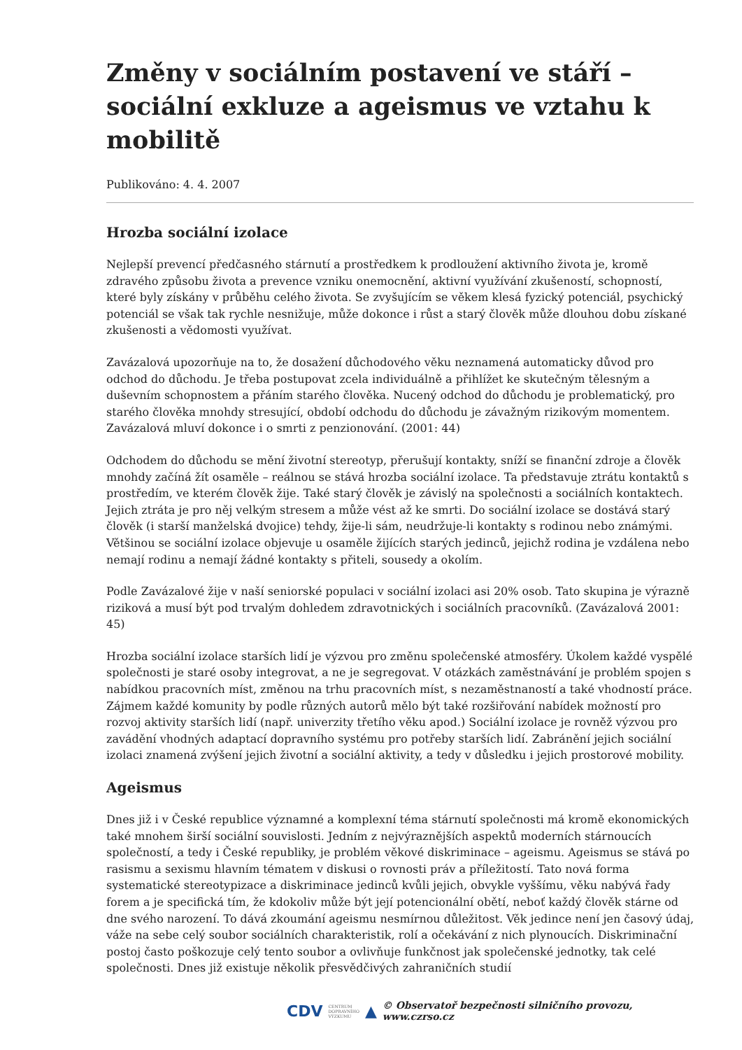Změny v sociálním postavení ve stáří – sociální exkluze a ageismus ve vztahu k mobilitě
Publikováno: 4. 4. 2007
Hrozba sociální izolace
Nejlepší prevencí předčasného stárnutí a prostředkem k prodloužení aktivního života je, kromě zdravého způsobu života a prevence vzniku onemocnění, aktivní využívání zkušeností, schopností, které byly získány v průběhu celého života. Se zvyšujícím se věkem klesá fyzický potenciál, psychický potenciál se však tak rychle nesnižuje, může dokonce i růst a starý člověk může dlouhou dobu získané zkušenosti a vědomosti využívat.
Zavázalová upozorňuje na to, že dosažení důchodového věku neznamená automaticky důvod pro odchod do důchodu. Je třeba postupovat zcela individuálně a přihlížet ke skutečným tělesným a duševním schopnostem a přáním starého člověka. Nucený odchod do důchodu je problematický, pro starého člověka mnohdy stresující, období odchodu do důchodu je závažným rizikovým momentem. Zavázalová mluví dokonce i o smrti z penzionování. (2001: 44)
Odchodem do důchodu se mění životní stereotyp, přerušují kontakty, sníží se finanční zdroje a člověk mnohdy začíná žít osaměle – reálnou se stává hrozba sociální izolace. Ta představuje ztrátu kontaktů s prostředím, ve kterém člověk žije. Také starý člověk je závislý na společnosti a sociálních kontaktech. Jejich ztráta je pro něj velkým stresem a může vést až ke smrti. Do sociální izolace se dostává starý člověk (i starší manželská dvojice) tehdy, žije-li sám, neudržuje-li kontakty s rodinou nebo známými. Většinou se sociální izolace objevuje u osaměle žijících starých jedinců, jejichž rodina je vzdálena nebo nemají rodinu a nemají žádné kontakty s přiteli, sousedy a okolím.
Podle Zavázalové žije v naší seniorské populaci v sociální izolaci asi 20% osob. Tato skupina je výrazně riziková a musí být pod trvalým dohledem zdravotnických i sociálních pracovníků. (Zavázalová 2001: 45)
Hrozba sociální izolace starších lidí je výzvou pro změnu společenské atmosféry. Úkolem každé vyspělé společnosti je staré osoby integrovat, a ne je segregovat. V otázkách zaměstnávání je problém spojen s nabídkou pracovních míst, změnou na trhu pracovních míst, s nezaměstnaností a také vhodností práce. Zájmem každé komunity by podle různých autorů mělo být také rozšiřování nabídek možností pro rozvoj aktivity starších lidí (např. univerzity třetího věku apod.) Sociální izolace je rovněž výzvou pro zavádění vhodných adaptací dopravního systému pro potřeby starších lidí. Zabránění jejich sociální izolaci znamená zvýšení jejich životní a sociální aktivity, a tedy v důsledku i jejich prostorové mobility.
Ageismus
Dnes již i v České republice významné a komplexní téma stárnutí společnosti má kromě ekonomických také mnohem širší sociální souvislosti. Jedním z nejvýraznějších aspektů moderních stárnoucích společností, a tedy i České republiky, je problém věkové diskriminace – ageismu. Ageismus se stává po rasismu a sexismu hlavním tématem v diskusi o rovnosti práv a příležitostí. Tato nová forma systematické stereotypizace a diskriminace jedinců kvůli jejich, obvykle vyššímu, věku nabývá řady forem a je specifická tím, že kdokoliv může být její potencionální obětí, neboť každý člověk stárne od dne svého narození. To dává zkoumání ageismu nesmírnou důležitost. Věk jedince není jen časový údaj, váže na sebe celý soubor sociálních charakteristik, rolí a očekávání z nich plynoucích. Diskriminační postoj často poškozuje celý tento soubor a ovlivňuje funkčnost jak společenské jednotky, tak celé společnosti. Dnes již existuje několik přesvědčivých zahraničních studií
CDV CENTRUM
DOPRAVNÍHO
VÝZKUMU ▲ © Observatoř bezpečnosti silničního provozu, www.czrso.cz